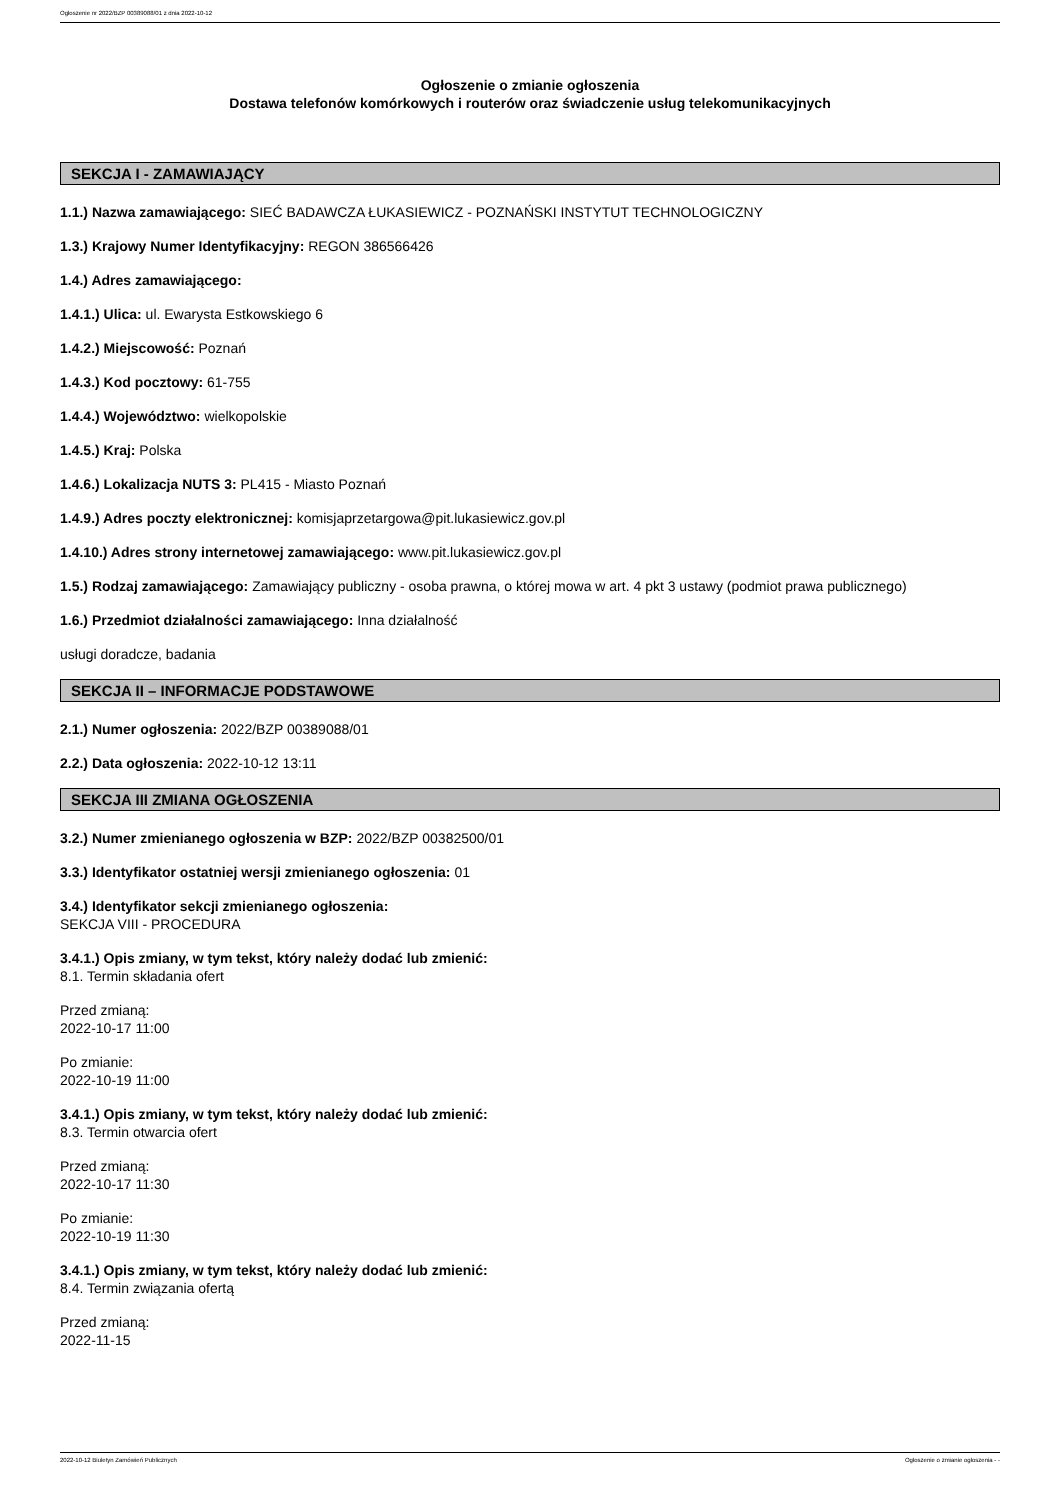Ogłoszenie nr 2022/BZP 00389088/01 z dnia 2022-10-12
Ogłoszenie o zmianie ogłoszenia
Dostawa telefonów komórkowych i routerów oraz świadczenie usług telekomunikacyjnych
SEKCJA I - ZAMAWIAJĄCY
1.1.) Nazwa zamawiającego: SIEĆ BADAWCZA ŁUKASIEWICZ - POZNAŃSKI INSTYTUT TECHNOLOGICZNY
1.3.) Krajowy Numer Identyfikacyjny: REGON 386566426
1.4.) Adres zamawiającego:
1.4.1.) Ulica: ul. Ewarysta Estkowskiego 6
1.4.2.) Miejscowość: Poznań
1.4.3.) Kod pocztowy: 61-755
1.4.4.) Województwo: wielkopolskie
1.4.5.) Kraj: Polska
1.4.6.) Lokalizacja NUTS 3: PL415 - Miasto Poznań
1.4.9.) Adres poczty elektronicznej: komisjaprzetargowa@pit.lukasiewicz.gov.pl
1.4.10.) Adres strony internetowej zamawiającego: www.pit.lukasiewicz.gov.pl
1.5.) Rodzaj zamawiającego: Zamawiający publiczny - osoba prawna, o której mowa w art. 4 pkt 3 ustawy (podmiot prawa publicznego)
1.6.) Przedmiot działalności zamawiającego: Inna działalność
usługi doradcze, badania
SEKCJA II – INFORMACJE PODSTAWOWE
2.1.) Numer ogłoszenia: 2022/BZP 00389088/01
2.2.) Data ogłoszenia: 2022-10-12 13:11
SEKCJA III ZMIANA OGŁOSZENIA
3.2.) Numer zmienianego ogłoszenia w BZP: 2022/BZP 00382500/01
3.3.) Identyfikator ostatniej wersji zmienianego ogłoszenia: 01
3.4.) Identyfikator sekcji zmienianego ogłoszenia:
SEKCJA VIII - PROCEDURA
3.4.1.) Opis zmiany, w tym tekst, który należy dodać lub zmienić:
8.1. Termin składania ofert
Przed zmianą:
2022-10-17 11:00
Po zmianie:
2022-10-19 11:00
3.4.1.) Opis zmiany, w tym tekst, który należy dodać lub zmienić:
8.3. Termin otwarcia ofert
Przed zmianą:
2022-10-17 11:30
Po zmianie:
2022-10-19 11:30
3.4.1.) Opis zmiany, w tym tekst, który należy dodać lub zmienić:
8.4. Termin związania ofertą
Przed zmianą:
2022-11-15
2022-10-12 Biuletyn Zamówień Publicznych Ogłoszenie o zmianie ogłoszenia - -